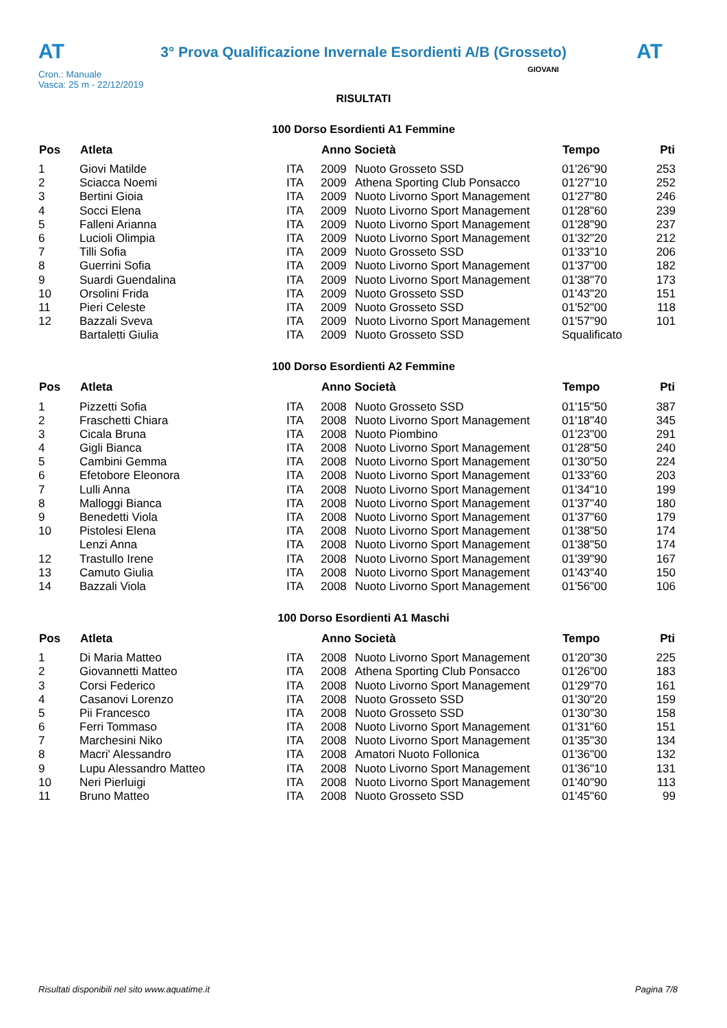AT
3° Prova Qualificazione Invernale Esordienti A/B (Grosseto)
AT
Cron.: Manuale
Vasca: 25 m - 22/12/2019
GIOVANI
RISULTATI
100 Dorso Esordienti A1 Femmine
| Pos | Atleta | | Anno Società | | Tempo | Pti |
| --- | --- | --- | --- | --- | --- | --- |
| 1 | Giovi Matilde | ITA | 2009 | Nuoto Grosseto SSD | 01'26"90 | 253 |
| 2 | Sciacca Noemi | ITA | 2009 | Athena Sporting Club Ponsacco | 01'27"10 | 252 |
| 3 | Bertini Gioia | ITA | 2009 | Nuoto Livorno Sport Management | 01'27"80 | 246 |
| 4 | Socci Elena | ITA | 2009 | Nuoto Livorno Sport Management | 01'28"60 | 239 |
| 5 | Falleni Arianna | ITA | 2009 | Nuoto Livorno Sport Management | 01'28"90 | 237 |
| 6 | Lucioli Olimpia | ITA | 2009 | Nuoto Livorno Sport Management | 01'32"20 | 212 |
| 7 | Tilli Sofia | ITA | 2009 | Nuoto Grosseto SSD | 01'33"10 | 206 |
| 8 | Guerrini Sofia | ITA | 2009 | Nuoto Livorno Sport Management | 01'37"00 | 182 |
| 9 | Suardi Guendalina | ITA | 2009 | Nuoto Livorno Sport Management | 01'38"70 | 173 |
| 10 | Orsolini Frida | ITA | 2009 | Nuoto Grosseto SSD | 01'43"20 | 151 |
| 11 | Pieri Celeste | ITA | 2009 | Nuoto Grosseto SSD | 01'52"00 | 118 |
| 12 | Bazzali Sveva | ITA | 2009 | Nuoto Livorno Sport Management | 01'57"90 | 101 |
| | Bartaletti Giulia | ITA | 2009 | Nuoto Grosseto SSD | Squalificato | |
100 Dorso Esordienti A2 Femmine
| Pos | Atleta | | Anno Società | | Tempo | Pti |
| --- | --- | --- | --- | --- | --- | --- |
| 1 | Pizzetti Sofia | ITA | 2008 | Nuoto Grosseto SSD | 01'15"50 | 387 |
| 2 | Fraschetti Chiara | ITA | 2008 | Nuoto Livorno Sport Management | 01'18"40 | 345 |
| 3 | Cicala Bruna | ITA | 2008 | Nuoto Piombino | 01'23"00 | 291 |
| 4 | Gigli Bianca | ITA | 2008 | Nuoto Livorno Sport Management | 01'28"50 | 240 |
| 5 | Cambini Gemma | ITA | 2008 | Nuoto Livorno Sport Management | 01'30"50 | 224 |
| 6 | Efetobore Eleonora | ITA | 2008 | Nuoto Livorno Sport Management | 01'33"60 | 203 |
| 7 | Lulli Anna | ITA | 2008 | Nuoto Livorno Sport Management | 01'34"10 | 199 |
| 8 | Malloggi Bianca | ITA | 2008 | Nuoto Livorno Sport Management | 01'37"40 | 180 |
| 9 | Benedetti Viola | ITA | 2008 | Nuoto Livorno Sport Management | 01'37"60 | 179 |
| 10 | Pistolesi Elena | ITA | 2008 | Nuoto Livorno Sport Management | 01'38"50 | 174 |
| | Lenzi Anna | ITA | 2008 | Nuoto Livorno Sport Management | 01'38"50 | 174 |
| 12 | Trastullo Irene | ITA | 2008 | Nuoto Livorno Sport Management | 01'39"90 | 167 |
| 13 | Camuto Giulia | ITA | 2008 | Nuoto Livorno Sport Management | 01'43"40 | 150 |
| 14 | Bazzali Viola | ITA | 2008 | Nuoto Livorno Sport Management | 01'56"00 | 106 |
100 Dorso Esordienti A1 Maschi
| Pos | Atleta | | Anno Società | | Tempo | Pti |
| --- | --- | --- | --- | --- | --- | --- |
| 1 | Di Maria Matteo | ITA | 2008 | Nuoto Livorno Sport Management | 01'20"30 | 225 |
| 2 | Giovannetti Matteo | ITA | 2008 | Athena Sporting Club Ponsacco | 01'26"00 | 183 |
| 3 | Corsi Federico | ITA | 2008 | Nuoto Livorno Sport Management | 01'29"70 | 161 |
| 4 | Casanovi Lorenzo | ITA | 2008 | Nuoto Grosseto SSD | 01'30"20 | 159 |
| 5 | Pii Francesco | ITA | 2008 | Nuoto Grosseto SSD | 01'30"30 | 158 |
| 6 | Ferri Tommaso | ITA | 2008 | Nuoto Livorno Sport Management | 01'31"60 | 151 |
| 7 | Marchesini Niko | ITA | 2008 | Nuoto Livorno Sport Management | 01'35"30 | 134 |
| 8 | Macri' Alessandro | ITA | 2008 | Amatori Nuoto Follonica | 01'36"00 | 132 |
| 9 | Lupu Alessandro Matteo | ITA | 2008 | Nuoto Livorno Sport Management | 01'36"10 | 131 |
| 10 | Neri Pierluigi | ITA | 2008 | Nuoto Livorno Sport Management | 01'40"90 | 113 |
| 11 | Bruno Matteo | ITA | 2008 | Nuoto Grosseto SSD | 01'45"60 | 99 |
Risultati disponibili nel sito www.aquatime.it Pagina 7/8